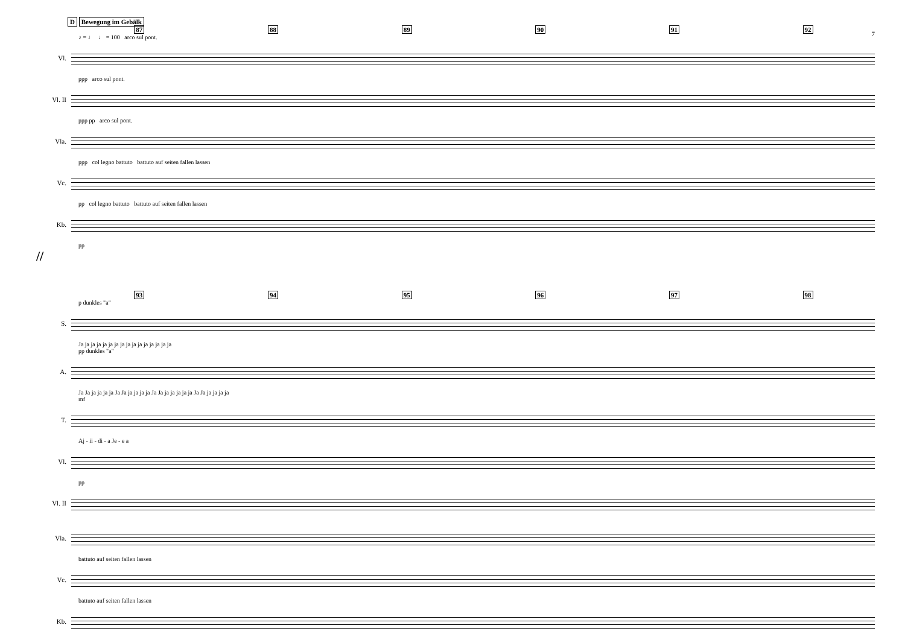D Bewegung im Gebälk
7
87 88 89 90 91 92
♪ = ♩ ♩ = 100 arco sul pont.
Vl.
ppp arco sul pont.
Vl. II
ppp pp arco sul pont.
Vla.
ppp col legno battuto battuto auf seiten fallen lassen
Vc.
pp col legno battuto battuto auf seiten fallen lassen
Kb.
pp
//
93 94 95 96 97 98
p dunkles "a"
S.
Ja ja ja ja ja ja ja ja ja ja ja ja ja ja ja ja
pp dunkles "a"
A.
Ja Ja ja ja ja ja Ja Ja ja ja ja ja Ja Ja ja ja ja ja ja Ja Ja ja ja ja ja
mf
T.
Aj - ii - di - a Je - e a
Vl.
pp
Vl. II
Vla.
battuto auf seiten fallen lassen
Vc.
battuto auf seiten fallen lassen
Kb.